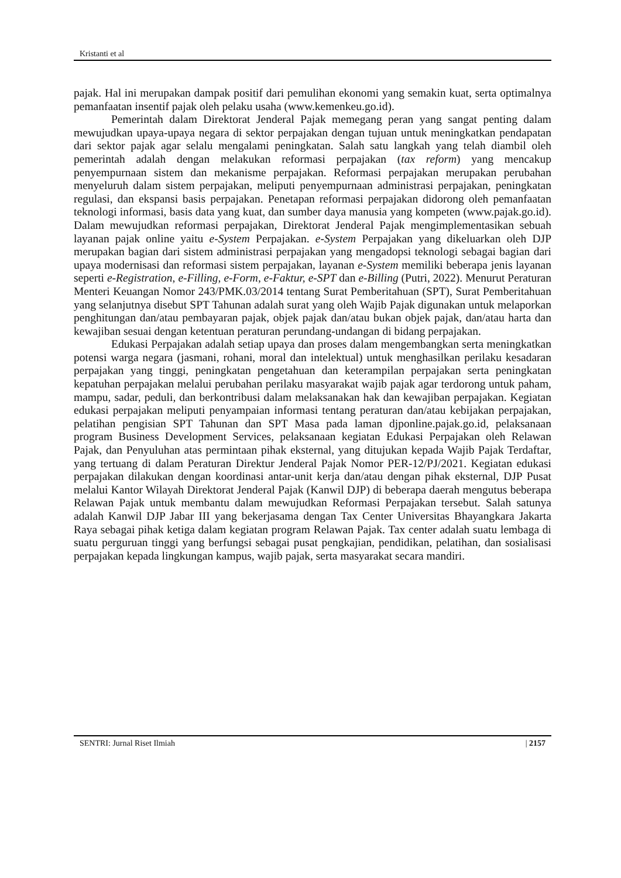Kristanti et al
pajak. Hal ini merupakan dampak positif dari pemulihan ekonomi yang semakin kuat, serta optimalnya pemanfaatan insentif pajak oleh pelaku usaha (www.kemenkeu.go.id).
Pemerintah dalam Direktorat Jenderal Pajak memegang peran yang sangat penting dalam mewujudkan upaya-upaya negara di sektor perpajakan dengan tujuan untuk meningkatkan pendapatan dari sektor pajak agar selalu mengalami peningkatan. Salah satu langkah yang telah diambil oleh pemerintah adalah dengan melakukan reformasi perpajakan (tax reform) yang mencakup penyempurnaan sistem dan mekanisme perpajakan. Reformasi perpajakan merupakan perubahan menyeluruh dalam sistem perpajakan, meliputi penyempurnaan administrasi perpajakan, peningkatan regulasi, dan ekspansi basis perpajakan. Penetapan reformasi perpajakan didorong oleh pemanfaatan teknologi informasi, basis data yang kuat, dan sumber daya manusia yang kompeten (www.pajak.go.id). Dalam mewujudkan reformasi perpajakan, Direktorat Jenderal Pajak mengimplementasikan sebuah layanan pajak online yaitu e-System Perpajakan. e-System Perpajakan yang dikeluarkan oleh DJP merupakan bagian dari sistem administrasi perpajakan yang mengadopsi teknologi sebagai bagian dari upaya modernisasi dan reformasi sistem perpajakan, layanan e-System memiliki beberapa jenis layanan seperti e-Registration, e-Filling, e-Form, e-Faktur, e-SPT dan e-Billing (Putri, 2022). Menurut Peraturan Menteri Keuangan Nomor 243/PMK.03/2014 tentang Surat Pemberitahuan (SPT), Surat Pemberitahuan yang selanjutnya disebut SPT Tahunan adalah surat yang oleh Wajib Pajak digunakan untuk melaporkan penghitungan dan/atau pembayaran pajak, objek pajak dan/atau bukan objek pajak, dan/atau harta dan kewajiban sesuai dengan ketentuan peraturan perundang-undangan di bidang perpajakan.
Edukasi Perpajakan adalah setiap upaya dan proses dalam mengembangkan serta meningkatkan potensi warga negara (jasmani, rohani, moral dan intelektual) untuk menghasilkan perilaku kesadaran perpajakan yang tinggi, peningkatan pengetahuan dan keterampilan perpajakan serta peningkatan kepatuhan perpajakan melalui perubahan perilaku masyarakat wajib pajak agar terdorong untuk paham, mampu, sadar, peduli, dan berkontribusi dalam melaksanakan hak dan kewajiban perpajakan. Kegiatan edukasi perpajakan meliputi penyampaian informasi tentang peraturan dan/atau kebijakan perpajakan, pelatihan pengisian SPT Tahunan dan SPT Masa pada laman djponline.pajak.go.id, pelaksanaan program Business Development Services, pelaksanaan kegiatan Edukasi Perpajakan oleh Relawan Pajak, dan Penyuluhan atas permintaan pihak eksternal, yang ditujukan kepada Wajib Pajak Terdaftar, yang tertuang di dalam Peraturan Direktur Jenderal Pajak Nomor PER-12/PJ/2021. Kegiatan edukasi perpajakan dilakukan dengan koordinasi antar-unit kerja dan/atau dengan pihak eksternal, DJP Pusat melalui Kantor Wilayah Direktorat Jenderal Pajak (Kanwil DJP) di beberapa daerah mengutus beberapa Relawan Pajak untuk membantu dalam mewujudkan Reformasi Perpajakan tersebut. Salah satunya adalah Kanwil DJP Jabar III yang bekerjasama dengan Tax Center Universitas Bhayangkara Jakarta Raya sebagai pihak ketiga dalam kegiatan program Relawan Pajak. Tax center adalah suatu lembaga di suatu perguruan tinggi yang berfungsi sebagai pusat pengkajian, pendidikan, pelatihan, dan sosialisasi perpajakan kepada lingkungan kampus, wajib pajak, serta masyarakat secara mandiri.
SENTRI: Jurnal Riset Ilmiah | 2157